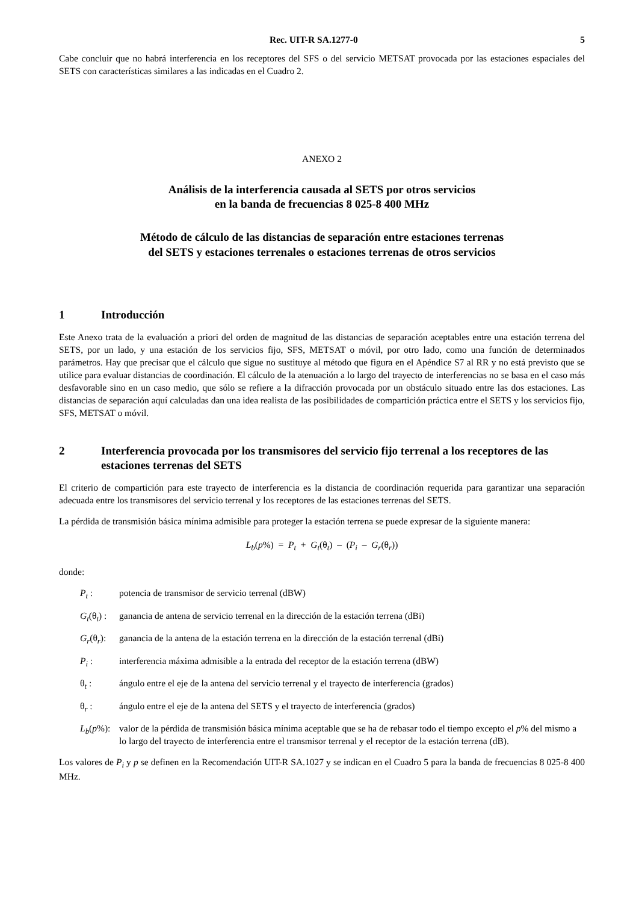Rec. UIT-R SA.1277-0 5
Cabe concluir que no habrá interferencia en los receptores del SFS o del servicio METSAT provocada por las estaciones espaciales del SETS con características similares a las indicadas en el Cuadro 2.
ANEXO 2
Análisis de la interferencia causada al SETS por otros servicios
en la banda de frecuencias 8 025-8 400 MHz
Método de cálculo de las distancias de separación entre estaciones terrenas
del SETS y estaciones terrenales o estaciones terrenas de otros servicios
1 Introducción
Este Anexo trata de la evaluación a priori del orden de magnitud de las distancias de separación aceptables entre una estación terrena del SETS, por un lado, y una estación de los servicios fijo, SFS, METSAT o móvil, por otro lado, como una función de determinados parámetros. Hay que precisar que el cálculo que sigue no sustituye al método que figura en el Apéndice S7 al RR y no está previsto que se utilice para evaluar distancias de coordinación. El cálculo de la atenuación a lo largo del trayecto de interferencias no se basa en el caso más desfavorable sino en un caso medio, que sólo se refiere a la difracción provocada por un obstáculo situado entre las dos estaciones. Las distancias de separación aquí calculadas dan una idea realista de las posibilidades de compartición práctica entre el SETS y los servicios fijo, SFS, METSAT o móvil.
2 Interferencia provocada por los transmisores del servicio fijo terrenal a los receptores de las estaciones terrenas del SETS
El criterio de compartición para este trayecto de interferencia es la distancia de coordinación requerida para garantizar una separación adecuada entre los transmisores del servicio terrenal y los receptores de las estaciones terrenas del SETS.
La pérdida de transmisión básica mínima admisible para proteger la estación terrena se puede expresar de la siguiente manera:
L<sub>b</sub>(p%) = P<sub>t</sub> + G<sub>t</sub>(θ<sub>t</sub>) – (P<sub>i</sub> – G<sub>r</sub>(θ<sub>r</sub>))
donde:
P<sub>t</sub> : potencia de transmisor de servicio terrenal (dBW)
G<sub>t</sub>(θ<sub>t</sub>) : ganancia de antena de servicio terrenal en la dirección de la estación terrena (dBi)
G<sub>r</sub>(θ<sub>r</sub>): ganancia de la antena de la estación terrena en la dirección de la estación terrenal (dBi)
P<sub>i</sub> : interferencia máxima admisible a la entrada del receptor de la estación terrena (dBW)
θ<sub>t</sub> : ángulo entre el eje de la antena del servicio terrenal y el trayecto de interferencia (grados)
θ<sub>r</sub> : ángulo entre el eje de la antena del SETS y el trayecto de interferencia (grados)
L<sub>b</sub>(p%): valor de la pérdida de transmisión básica mínima aceptable que se ha de rebasar todo el tiempo excepto el p% del mismo a lo largo del trayecto de interferencia entre el transmisor terrenal y el receptor de la estación terrena (dB).
Los valores de P<sub>i</sub> y p se definen en la Recomendación UIT-R SA.1027 y se indican en el Cuadro 5 para la banda de frecuencias 8 025-8 400 MHz.